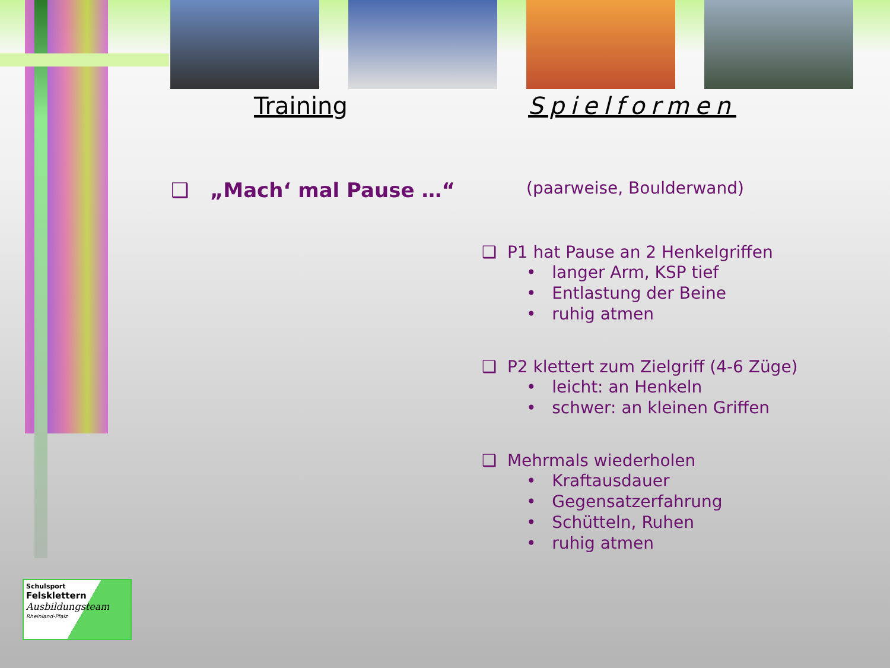Training Spielformen
❑ „Mach‘ mal Pause …“
(paarweise, Boulderwand)
❑ P1 hat Pause an 2 Henkelgriffen
• langer Arm, KSP tief
• Entlastung der Beine
• ruhig atmen
❑ P2 klettert zum Zielgriff (4-6 Züge)
• leicht: an Henkeln
• schwer: an kleinen Griffen
❑ Mehrmals wiederholen
• Kraftausdauer
• Gegensatzerfahrung
• Schütteln, Ruhen
• ruhig atmen
Schulsport
Felsklettern
Ausbildungsteam
Rheinland-Pfalz